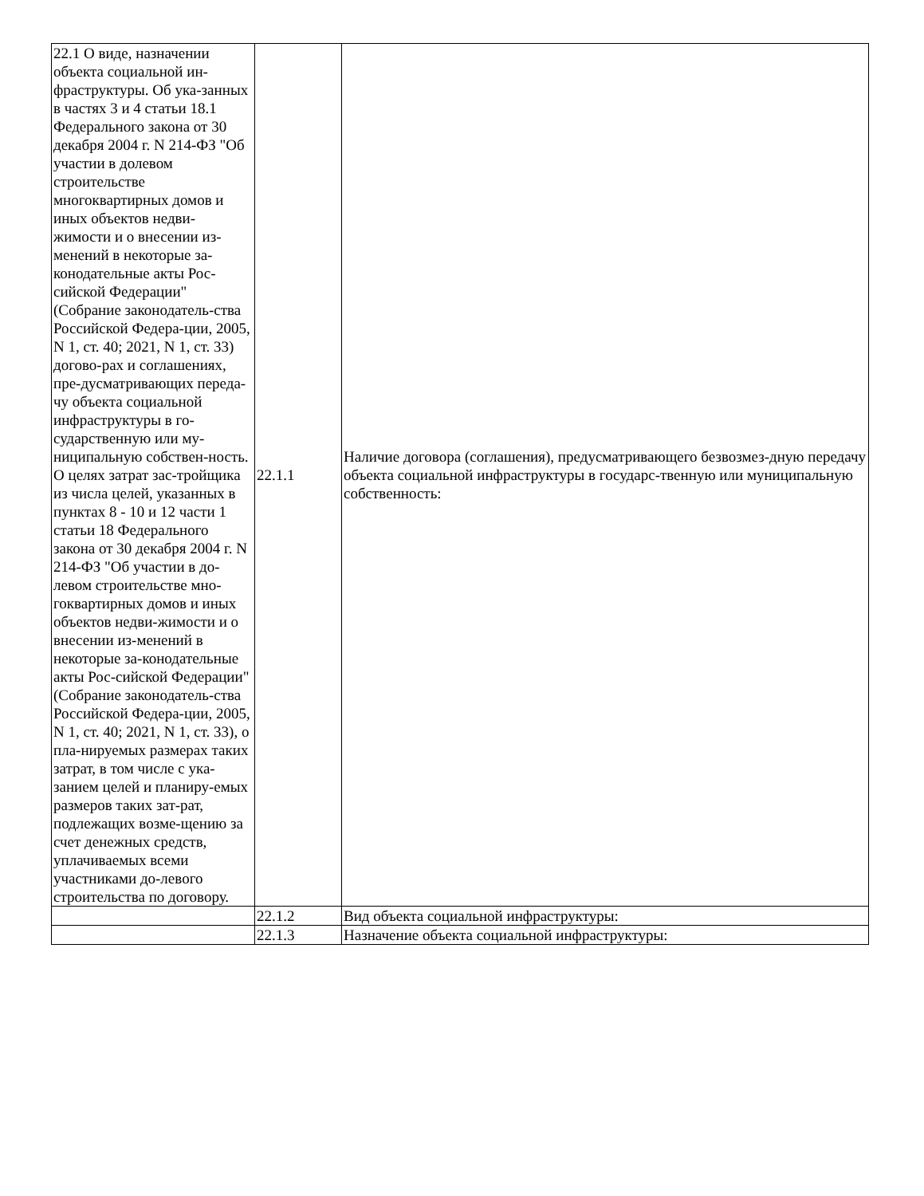| 22.1 О виде, назначении объекта социальной ин-фраструктуры. Об ука-занных в частях 3 и 4 статьи 18.1 Федерального закона от 30 декабря 2004 г. N 214-ФЗ "Об участии в долевом строительстве многоквартирных домов и иных объектов недви-жимости и о внесении из-менений в некоторые за-конодательные акты Рос-сийской Федерации" (Собрание законодатель-ства Российской Федера-ции, 2005, N 1, ст. 40; 2021, N 1, ст. 33) догово-рах и соглашениях, пре-дусматривающих переда-чу объекта социальной инфраструктуры в го-сударственную или му-ниципальную собствен-ность. О целях затрат зас-тройщика из числа целей, указанных в пунктах 8 - 10 и 12 части 1 статьи 18 Федерального закона от 30 декабря 2004 г. N 214-ФЗ "Об участии в до-левом строительстве мно-гоквартирных домов и иных объектов недви-жимости и о внесении из-менений в некоторые за-конодательные акты Рос-сийской Федерации" (Собрание законодатель-ства Российской Федера-ции, 2005, N 1, ст. 40; 2021, N 1, ст. 33), о пла-нируемых размерах таких затрат, в том числе с ука-занием целей и планиру-емых размеров таких зат-рат, подлежащих возме-щению за счет денежных средств, уплачиваемых всеми участниками до-левого строительства по договору. | 22.1.1 | Наличие договора (соглашения), предусматривающего безвозмез-дную передачу объекта социальной инфраструктуры в государс-твенную или муниципальную собственность: |
| | 22.1.2 | Вид объекта социальной инфраструктуры: |
| | 22.1.3 | Назначение объекта социальной инфраструктуры: |